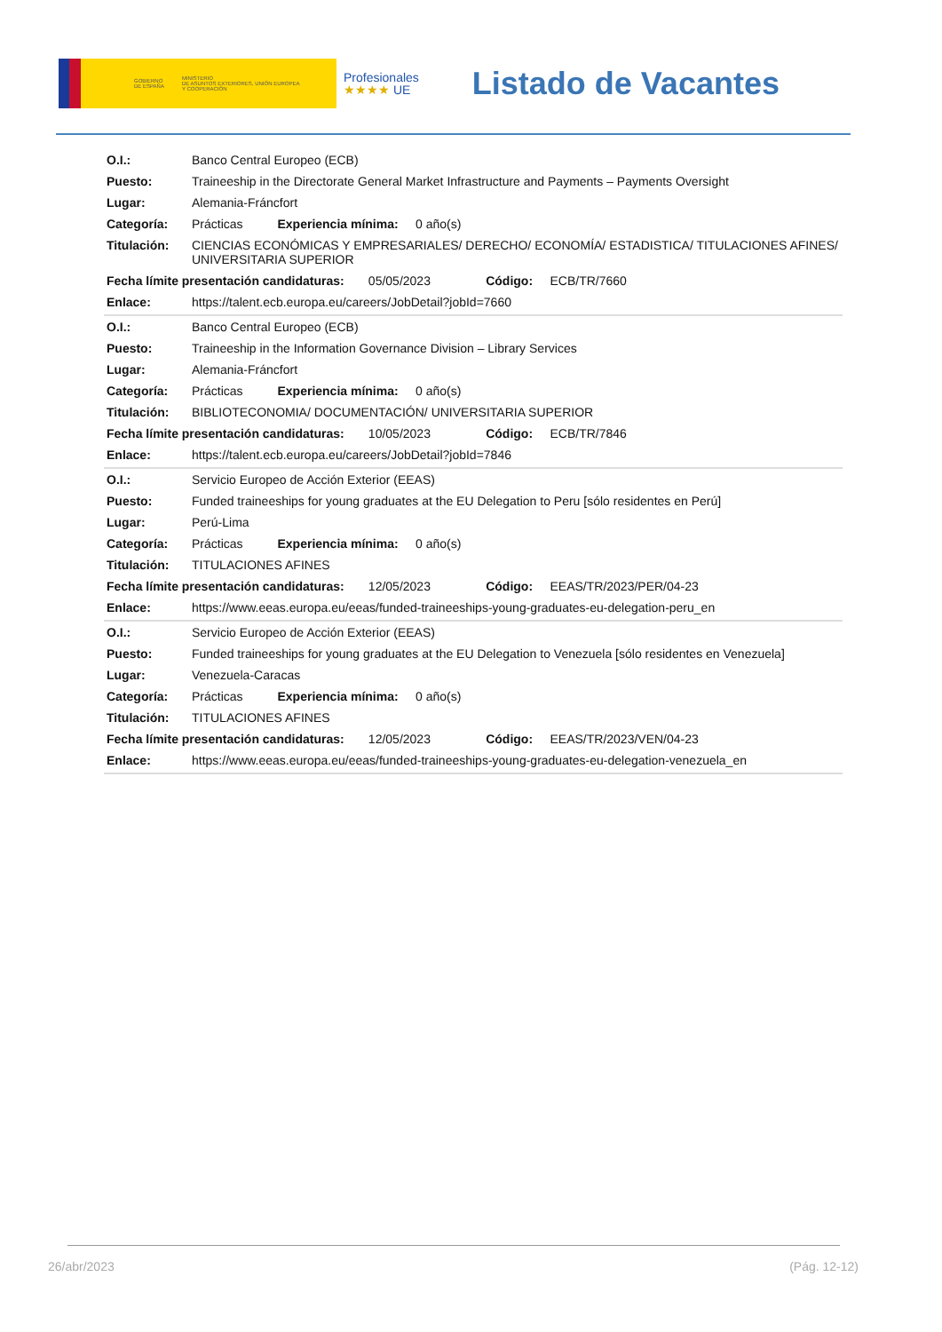GOBIERNO
DE ESPAÑA MINISTERIO
DE ASUNTOS EXTERIORES, UNIÓN EUROPEA
Y COOPERACIÓN
Profesionales
★★★★ UE
Listado de Vacantes
| O.I.: | Banco Central Europeo (ECB) |
| Puesto: | Traineeship in the Directorate General Market Infrastructure and Payments – Payments Oversight |
| Lugar: | Alemania-Fráncfort |
| Categoría: | Prácticas Experiencia mínima: 0 año(s) |
| Titulación: | CIENCIAS ECONÓMICAS Y EMPRESARIALES/ DERECHO/ ECONOMÍA/ ESTADISTICA/ TITULACIONES AFINES/ UNIVERSITARIA SUPERIOR |
| Fecha límite presentación candidaturas: 05/05/2023 Código: ECB/TR/7660 | |
| Enlace: | https://talent.ecb.europa.eu/careers/JobDetail?jobId=7660 |
| O.I.: | Banco Central Europeo (ECB) |
| Puesto: | Traineeship in the Information Governance Division – Library Services |
| Lugar: | Alemania-Fráncfort |
| Categoría: | Prácticas Experiencia mínima: 0 año(s) |
| Titulación: | BIBLIOTECONOMIA/ DOCUMENTACIÓN/ UNIVERSITARIA SUPERIOR |
| Fecha límite presentación candidaturas: 10/05/2023 Código: ECB/TR/7846 | |
| Enlace: | https://talent.ecb.europa.eu/careers/JobDetail?jobId=7846 |
| O.I.: | Servicio Europeo de Acción Exterior (EEAS) |
| Puesto: | Funded traineeships for young graduates at the EU Delegation to Peru [sólo residentes en Perú] |
| Lugar: | Perú-Lima |
| Categoría: | Prácticas Experiencia mínima: 0 año(s) |
| Titulación: | TITULACIONES AFINES |
| Fecha límite presentación candidaturas: 12/05/2023 Código: EEAS/TR/2023/PER/04-23 | |
| Enlace: | https://www.eeas.europa.eu/eeas/funded-traineeships-young-graduates-eu-delegation-peru_en |
| O.I.: | Servicio Europeo de Acción Exterior (EEAS) |
| Puesto: | Funded traineeships for young graduates at the EU Delegation to Venezuela [sólo residentes en Venezuela] |
| Lugar: | Venezuela-Caracas |
| Categoría: | Prácticas Experiencia mínima: 0 año(s) |
| Titulación: | TITULACIONES AFINES |
| Fecha límite presentación candidaturas: 12/05/2023 Código: EEAS/TR/2023/VEN/04-23 | |
| Enlace: | https://www.eeas.europa.eu/eeas/funded-traineeships-young-graduates-eu-delegation-venezuela_en |
26/abr/2023 (Pág. 12-12)